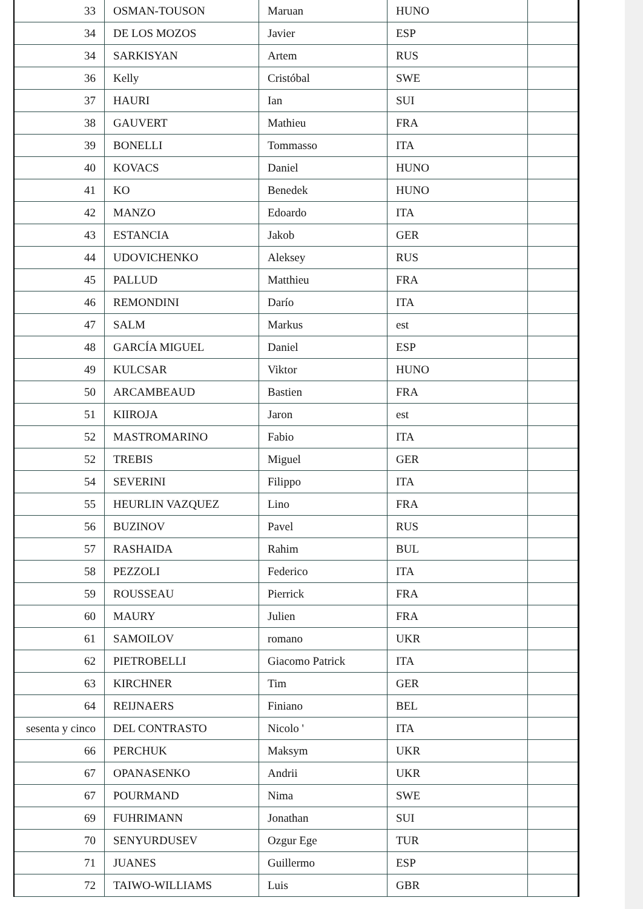| 33 | OSMAN-TOUSON | Maruan | HUNO | |
| 34 | DE LOS MOZOS | Javier | ESP | |
| 34 | SARKISYAN | Artem | RUS | |
| 36 | Kelly | Cristóbal | SWE | |
| 37 | HAURI | Ian | SUI | |
| 38 | GAUVERT | Mathieu | FRA | |
| 39 | BONELLI | Tommasso | ITA | |
| 40 | KOVACS | Daniel | HUNO | |
| 41 | KO | Benedek | HUNO | |
| 42 | MANZO | Edoardo | ITA | |
| 43 | ESTANCIA | Jakob | GER | |
| 44 | UDOVICHENKO | Aleksey | RUS | |
| 45 | PALLUD | Matthieu | FRA | |
| 46 | REMONDINI | Darío | ITA | |
| 47 | SALM | Markus | est | |
| 48 | GARCÍA MIGUEL | Daniel | ESP | |
| 49 | KULCSAR | Viktor | HUNO | |
| 50 | ARCAMBEAUD | Bastien | FRA | |
| 51 | KIIROJA | Jaron | est | |
| 52 | MASTROMARINO | Fabio | ITA | |
| 52 | TREBIS | Miguel | GER | |
| 54 | SEVERINI | Filippo | ITA | |
| 55 | HEURLIN VAZQUEZ | Lino | FRA | |
| 56 | BUZINOV | Pavel | RUS | |
| 57 | RASHAIDA | Rahim | BUL | |
| 58 | PEZZOLI | Federico | ITA | |
| 59 | ROUSSEAU | Pierrick | FRA | |
| 60 | MAURY | Julien | FRA | |
| 61 | SAMOILOV | romano | UKR | |
| 62 | PIETROBELLI | Giacomo Patrick | ITA | |
| 63 | KIRCHNER | Tim | GER | |
| 64 | REIJNAERS | Finiano | BEL | |
| sesenta y cinco | DEL CONTRASTO | Nicolo ' | ITA | |
| 66 | PERCHUK | Maksym | UKR | |
| 67 | OPANASENKO | Andrii | UKR | |
| 67 | POURMAND | Nima | SWE | |
| 69 | FUHRIMANN | Jonathan | SUI | |
| 70 | SENYURDUSEV | Ozgur Ege | TUR | |
| 71 | JUANES | Guillermo | ESP | |
| 72 | TAIWO-WILLIAMS | Luis | GBR | |